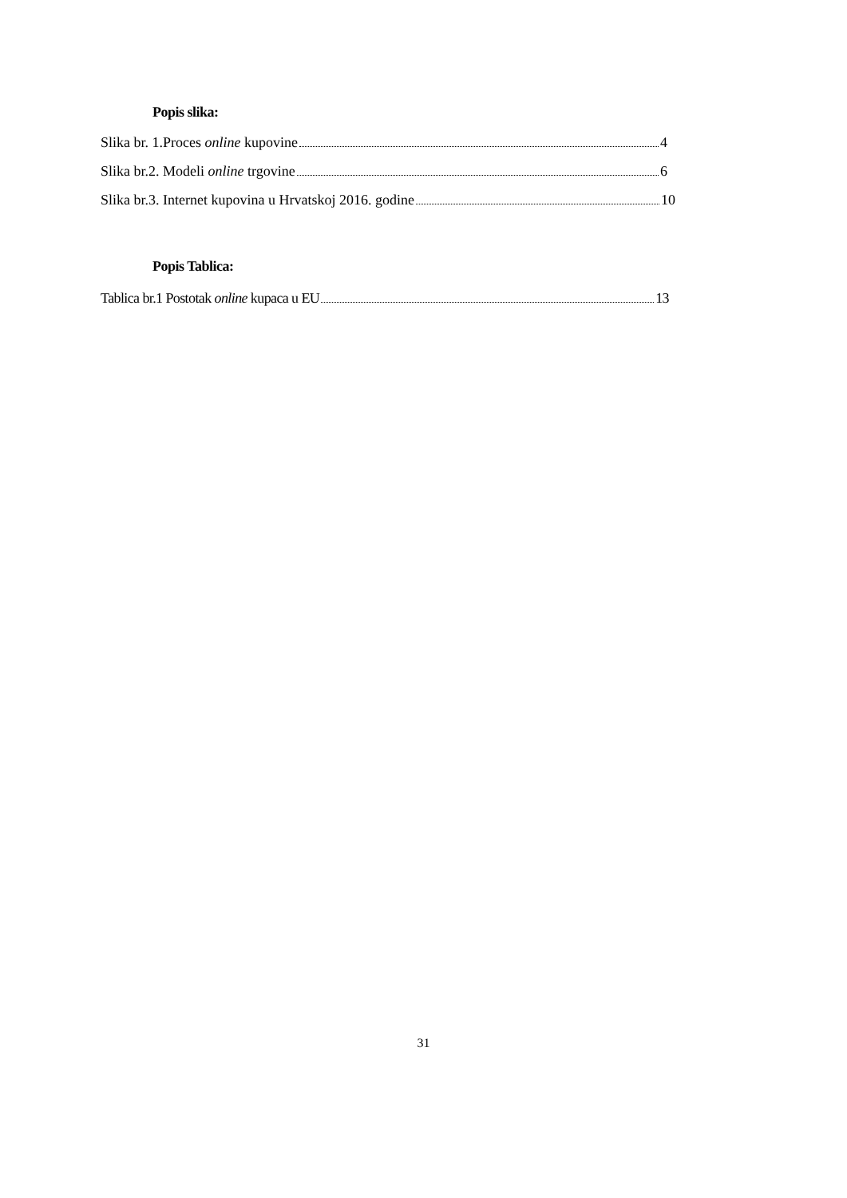Popis slika:
Slika br. 1.Proces online kupovine 4
Slika br.2. Modeli online trgovine 6
Slika br.3. Internet kupovina u Hrvatskoj 2016. godine 10
Popis Tablica:
Tablica br.1 Postotak online kupaca u EU 13
31